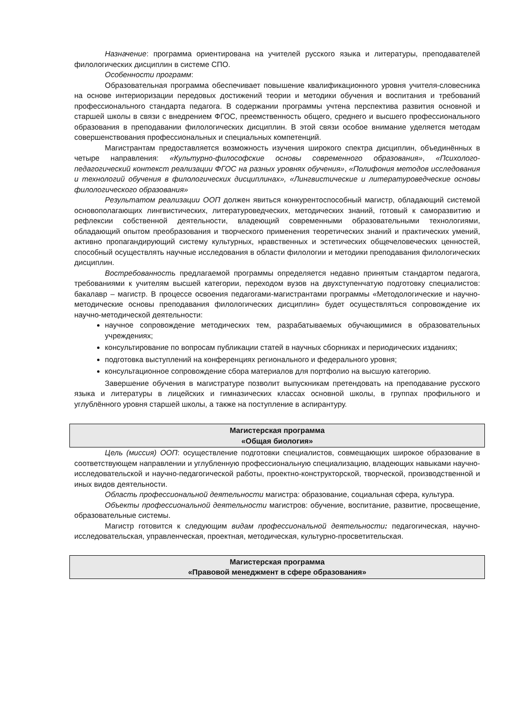Назначение: программа ориентирована на учителей русского языка и литературы, преподавателей филологических дисциплин в системе СПО.
Особенности программ:
Образовательная программа обеспечивает повышение квалификационного уровня учителя-словесника на основе интериоризации передовых достижений теории и методики обучения и воспитания и требований профессионального стандарта педагога. В содержании программы учтена перспектива развития основной и старшей школы в связи с внедрением ФГОС, преемственность общего, среднего и высшего профессионального образования в преподавании филологических дисциплин. В этой связи особое внимание уделяется методам совершенствования профессиональных и специальных компетенций.
Магистрантам предоставляется возможность изучения широкого спектра дисциплин, объединённых в четыре направления: «Культурно-философские основы современного образования», «Психолого-педагогический контекст реализации ФГОС на разных уровнях обучения», «Полифония методов исследования и технологий обучения в филологических дисциплинах», «Лингвистические и литературоведческие основы филологического образования»
Результатом реализации ООП должен явиться конкурентоспособный магистр, обладающий системой основополагающих лингвистических, литературоведческих, методических знаний, готовый к саморазвитию и рефлексии собственной деятельности, владеющий современными образовательными технологиями, обладающий опытом преобразования и творческого применения теоретических знаний и практических умений, активно пропагандирующий систему культурных, нравственных и эстетических общечеловеческих ценностей, способный осуществлять научные исследования в области филологии и методики преподавания филологических дисциплин.
Востребованность предлагаемой программы определяется недавно принятым стандартом педагога, требованиями к учителям высшей категории, переходом вузов на двухступенчатую подготовку специалистов: бакалавр – магистр. В процессе освоения педагогами-магистрантами программы «Методологические и научно-методические основы преподавания филологических дисциплин» будет осуществляться сопровождение их научно-методической деятельности:
научное сопровождение методических тем, разрабатываемых обучающимися в образовательных учреждениях;
консультирование по вопросам публикации статей в научных сборниках и периодических изданиях;
подготовка выступлений на конференциях регионального и федерального уровня;
консультационное сопровождение сбора материалов для портфолио на высшую категорию.
Завершение обучения в магистратуре позволит выпускникам претендовать на преподавание русского языка и литературы в лицейских и гимназических классах основной школы, в группах профильного и углублённого уровня старшей школы, а также на поступление в аспирантуру.
Магистерская программа
«Общая биология»
Цель (миссия) ООП: осуществление подготовки специалистов, совмещающих широкое образование в соответствующем направлении и углубленную профессиональную специализацию, владеющих навыками научно-исследовательской и научно-педагогической работы, проектно-конструкторской, творческой, производственной и иных видов деятельности.
Область профессиональной деятельности магистра: образование, социальная сфера, культура.
Объекты профессиональной деятельности магистров: обучение, воспитание, развитие, просвещение, образовательные системы.
Магистр готовится к следующим видам профессиональной деятельности: педагогическая, научно-исследовательская, управленческая, проектная, методическая, культурно-просветительская.
Магистерская программа
«Правовой менеджмент в сфере образования»